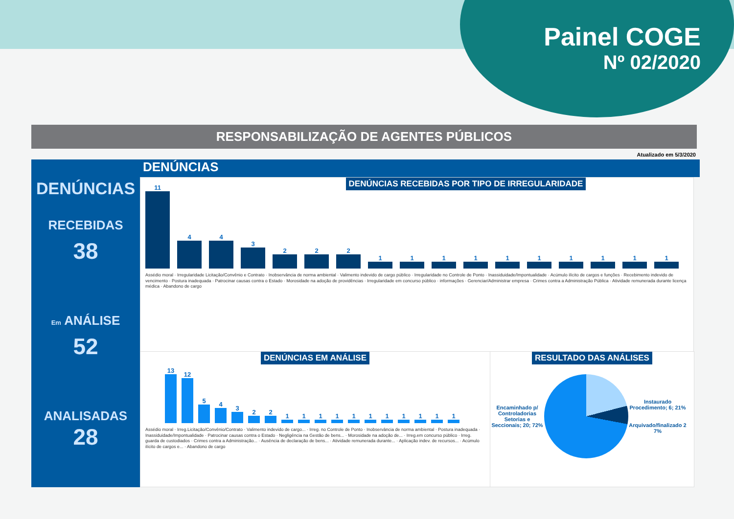Painel COGE
Nº 02/2020
RESPONSABILIZAÇÃO DE AGENTES PÚBLICOS
Atualizado em 5/3/2020
DENÚNCIAS
RECEBIDAS
38
Em ANÁLISE
52
ANALISADAS
28
DENÚNCIAS
DENÚNCIAS RECEBIDAS POR TIPO DE IRREGULARIDADE
11
4
4
3
2
2
2
1
1
1
1
1
1
1
1
1
1
Assédio moral · Irregularidade Licitação/Convênio e Contrato · Inobservância de norma ambiental · Valimento indevido de cargo público · Irregularidade no Controle de Ponto · Inassiduidade/Impontualidade · Acúmulo ilícito de cargos e funções · Recebimento indevido de vencimento · Postura inadequada · Patrocinar causas contra o Estado · Morosidade na adoção de providências · Irregularidade em concurso público · informações · Gerenciar/Administrar empresa · Crimes contra a Administração Pública · Atividade remunerada durante licença médica · Abandono de cargo
DENÚNCIAS EM ANÁLISE
13
12
5
4
3
2
2
1
1
1
1
1
1
1
1
1
1
1
Assédio moral · Irreg.Licitação/Convênio/Contrato · Valimento indevido de cargo... · Irreg. no Controle de Ponto · Inobservância de norma ambiental · Postura inadequada · Inassiduidade/Impontualidade · Patrocinar causas contra o Estado · Negligência na Gestão de bens... · Morosidade na adoção de... · Irreg.em concurso público · Irreg. guarda de custodiados · Crimes contra a Administração... · Ausência de declaração de bens... · Atividade remunerada durante... · Aplicação indev. de recursos... · Acúmulo ilícito de cargos e... · Abandono de cargo
RESULTADO DAS ANÁLISES
Encaminhado p/ Controladorias Setorias e Seccionais; 20; 72%
Instaurado Procedimento; 6; 21%
Arquivado/finalizado 2 7%